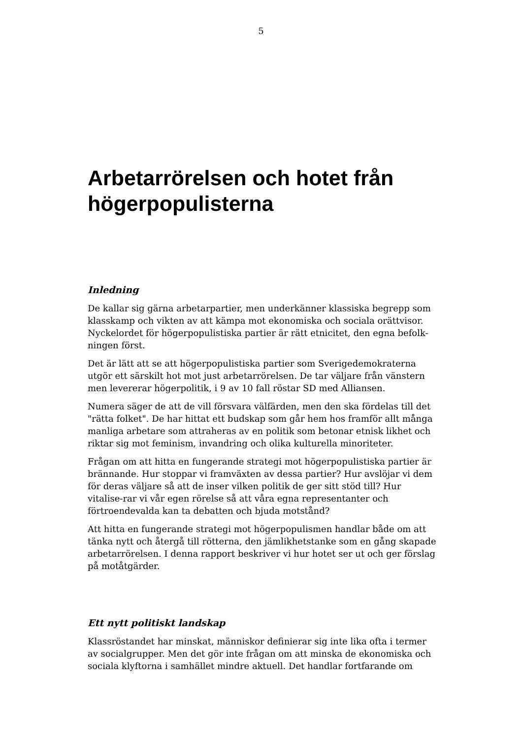5
Arbetarrörelsen och hotet från högerpopulisterna
Inledning
De kallar sig gärna arbetarpartier, men underkänner klassiska begrepp som klasskamp och vikten av att kämpa mot ekonomiska och sociala orättvisor. Nyckelordet för högerpopulistiska partier är rätt etnicitet, den egna befolk-ningen först.
Det är lätt att se att högerpopulistiska partier som Sverigedemokraterna utgör ett särskilt hot mot just arbetarrörelsen. De tar väljare från vänstern men levererar högerpolitik, i 9 av 10 fall röstar SD med Alliansen.
Numera säger de att de vill försvara välfärden, men den ska fördelas till det "rätta folket". De har hittat ett budskap som går hem hos framför allt många manliga arbetare som attraheras av en politik som betonar etnisk likhet och riktar sig mot feminism, invandring och olika kulturella minoriteter.
Frågan om att hitta en fungerande strategi mot högerpopulistiska partier är brännande. Hur stoppar vi framväxten av dessa partier? Hur avslöjar vi dem för deras väljare så att de inser vilken politik de ger sitt stöd till? Hur vitalise-rar vi vår egen rörelse så att våra egna representanter och förtroendevalda kan ta debatten och bjuda motstånd?
Att hitta en fungerande strategi mot högerpopulismen handlar både om att tänka nytt och återgå till rötterna, den jämlikhetstanke som en gång skapade arbetarrörelsen. I denna rapport beskriver vi hur hotet ser ut och ger förslag på motåtgärder.
Ett nytt politiskt landskap
Klassröstandet har minskat, människor definierar sig inte lika ofta i termer av socialgrupper. Men det gör inte frågan om att minska de ekonomiska och sociala klyftorna i samhället mindre aktuell. Det handlar fortfarande om